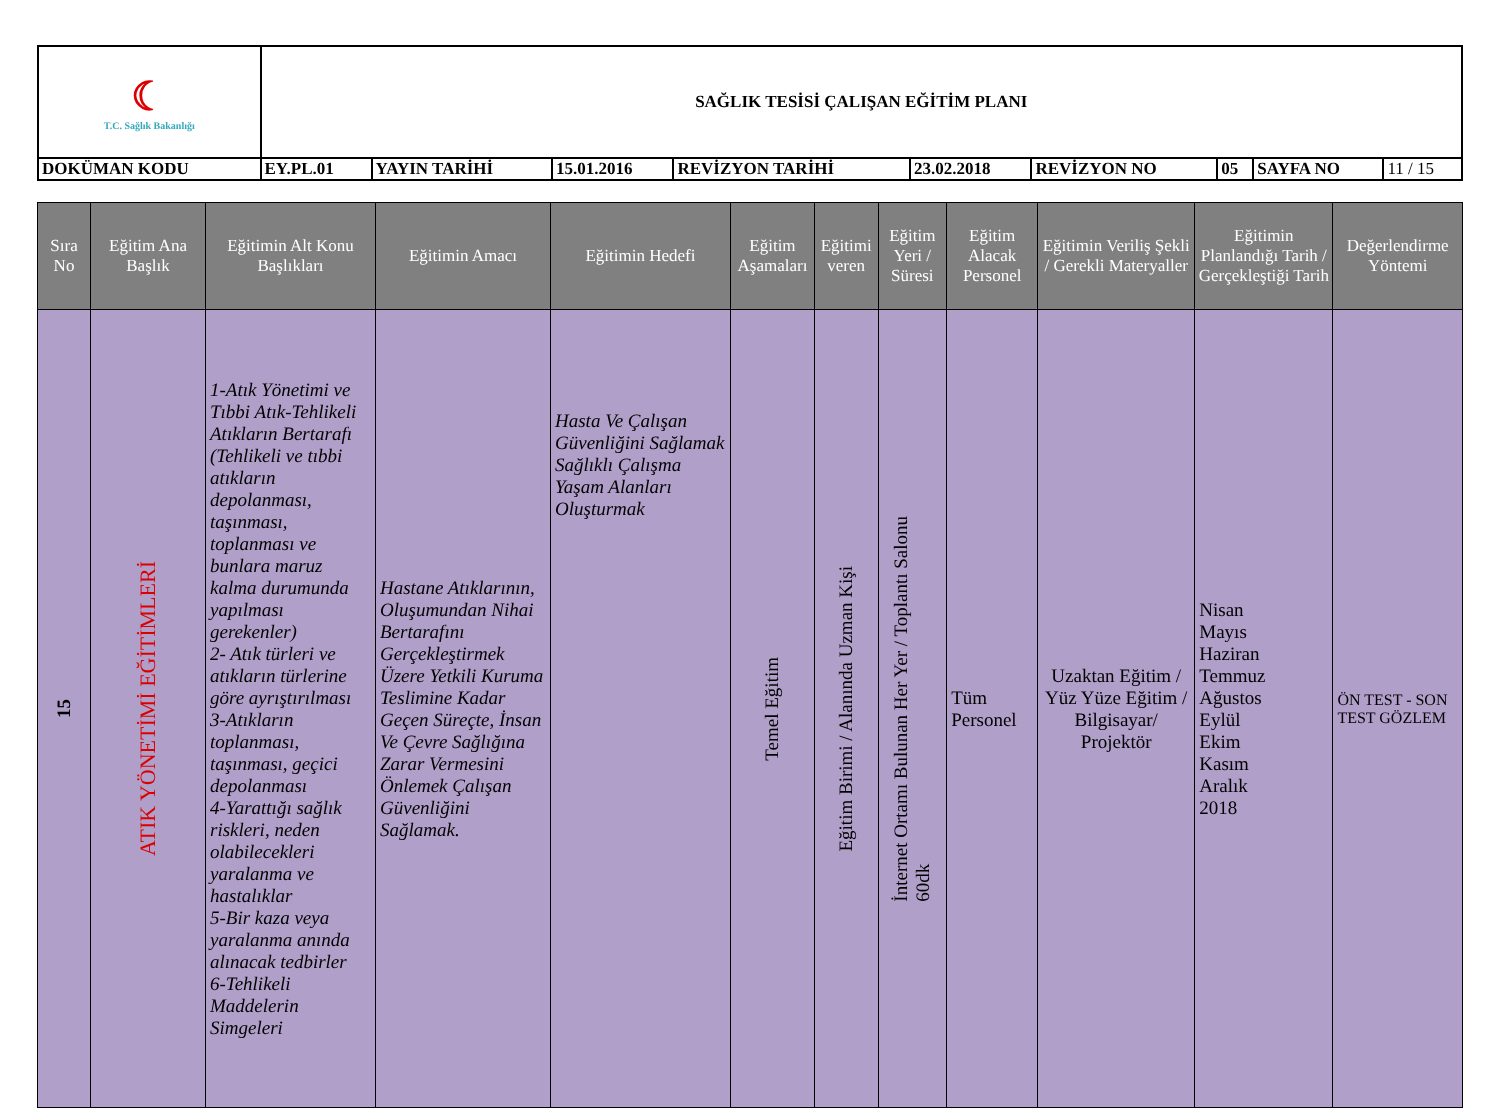| ☾ T.C. Sağlık Bakanlığı | SAĞLIK TESİSİ ÇALIŞAN EĞİTİM PLANI | | | | | | | | |
| DOKÜMAN KODU | EY.PL.01 | YAYIN TARİHİ | 15.01.2016 | REVİZYON TARİHİ | 23.02.2018 | REVİZYON NO | 05 | SAYFA NO | 11 / 15 |
| Sıra No | Eğitim Ana Başlık | Eğitimin Alt Konu Başlıkları | Eğitimin Amacı | Eğitimin Hedefi | Eğitim Aşamaları | Eğitimi veren | Eğitim Yeri / Süresi | Eğitim Alacak Personel | Eğitimin Veriliş Şekli / Gerekli Materyaller | Eğitimin Planlandığı Tarih / Gerçekleştiği Tarih | Değerlendirme Yöntemi |
| --- | --- | --- | --- | --- | --- | --- | --- | --- | --- | --- | --- |
| 15 | ATIK YÖNETİMİ EĞİTİMLERİ | 1-Atık Yönetimi ve Tıbbi Atık-Tehlikeli Atıkların Bertarafı (Tehlikeli ve tıbbi atıkların depolanması, taşınması, toplanması ve bunlara maruz kalma durumunda yapılması gerekenler) 2- Atık türleri ve atıkların türlerine göre ayrıştırılması 3-Atıkların toplanması, taşınması, geçici depolanması 4-Yarattığı sağlık riskleri, neden olabilecekleri yaralanma ve hastalıklar 5-Bir kaza veya yaralanma anında alınacak tedbirler 6-Tehlikeli Maddelerin Simgeleri | Hastane Atıklarının, Oluşumundan Nihai Bertarafını Gerçekleştirmek Üzere Yetkili Kuruma Teslimine Kadar Geçen Süreçte, İnsan Ve Çevre Sağlığına Zarar Vermesini Önlemek Çalışan Güvenliğini Sağlamak. | Hasta Ve Çalışan Güvenliğini Sağlamak Sağlıklı Çalışma Yaşam Alanları Oluşturmak | Temel Eğitim | Eğitim Birimi / Alanında Uzman Kişi | İnternet Ortamı Bulunan Her Yer / Toplantı Salonu 60dk | Tüm Personel | Uzaktan Eğitim / Yüz Yüze Eğitim / Bilgisayar/ Projektör | Nisan Mayıs Haziran Temmuz Ağustos Eylül Ekim Kasım Aralık 2018 | ÖN TEST - SON TEST GÖZLEM |